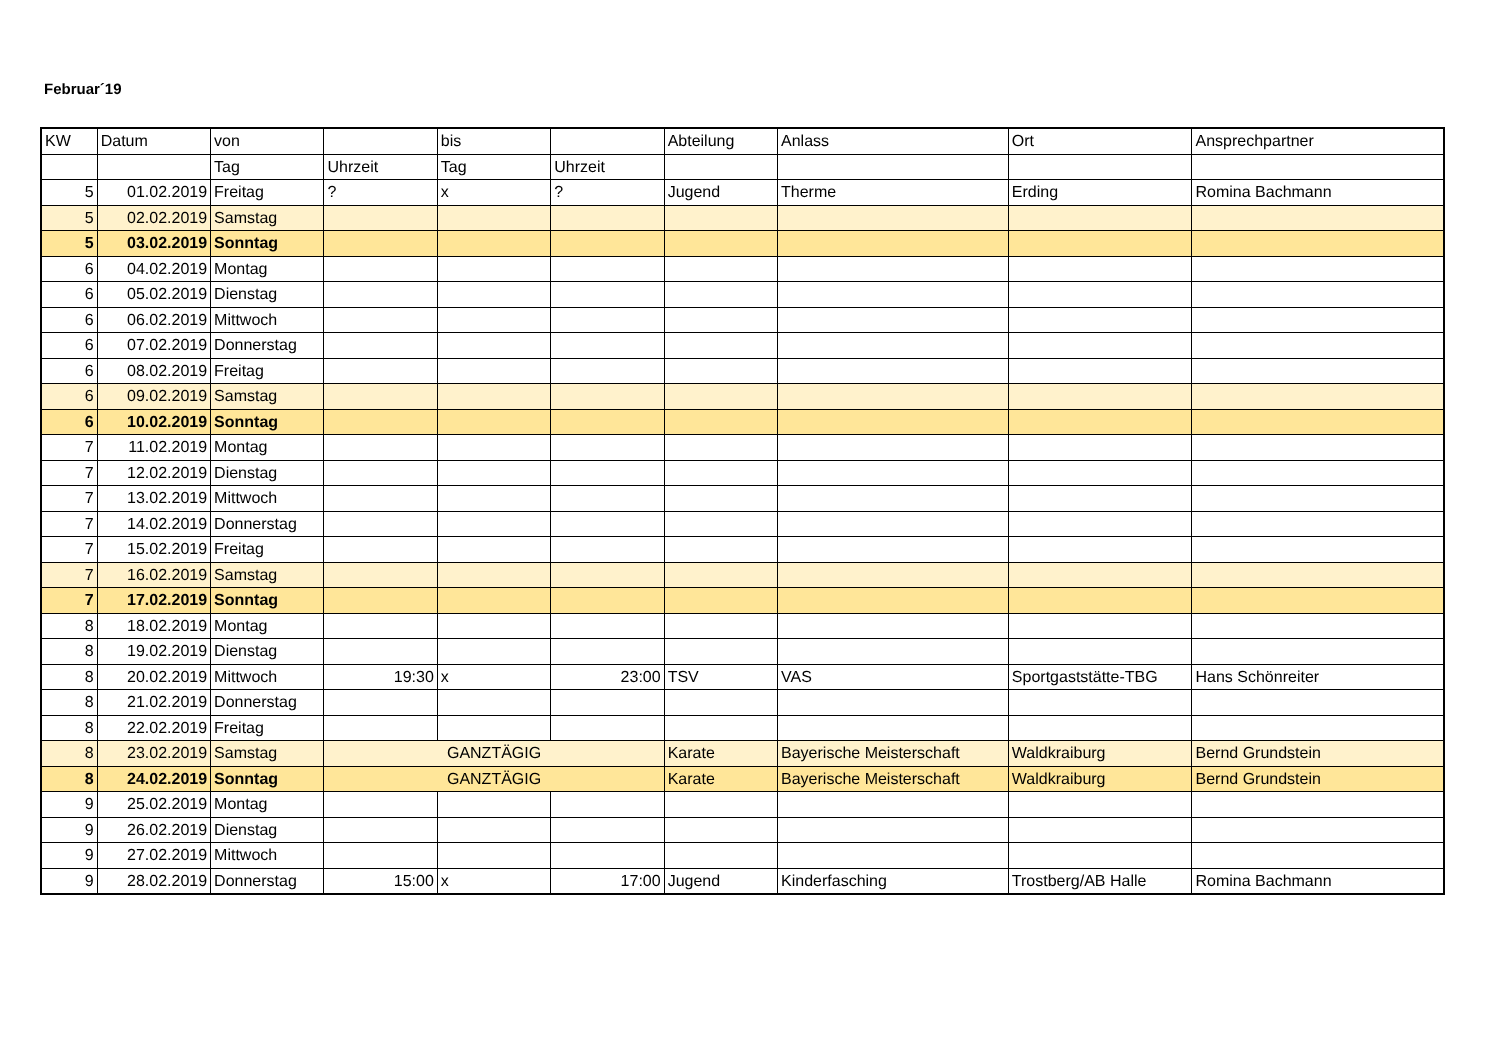Februar´19
| KW | Datum | von | | bis | | Abteilung | Anlass | Ort | Ansprechpartner |
| --- | --- | --- | --- | --- | --- | --- | --- | --- | --- |
| | | Tag | Uhrzeit | Tag | Uhrzeit | | | | |
| 5 | 01.02.2019 | Freitag | ? | x | ? | Jugend | Therme | Erding | Romina Bachmann |
| 5 | 02.02.2019 | Samstag | | | | | | | |
| 5 | 03.02.2019 | Sonntag | | | | | | | |
| 6 | 04.02.2019 | Montag | | | | | | | |
| 6 | 05.02.2019 | Dienstag | | | | | | | |
| 6 | 06.02.2019 | Mittwoch | | | | | | | |
| 6 | 07.02.2019 | Donnerstag | | | | | | | |
| 6 | 08.02.2019 | Freitag | | | | | | | |
| 6 | 09.02.2019 | Samstag | | | | | | | |
| 6 | 10.02.2019 | Sonntag | | | | | | | |
| 7 | 11.02.2019 | Montag | | | | | | | |
| 7 | 12.02.2019 | Dienstag | | | | | | | |
| 7 | 13.02.2019 | Mittwoch | | | | | | | |
| 7 | 14.02.2019 | Donnerstag | | | | | | | |
| 7 | 15.02.2019 | Freitag | | | | | | | |
| 7 | 16.02.2019 | Samstag | | | | | | | |
| 7 | 17.02.2019 | Sonntag | | | | | | | |
| 8 | 18.02.2019 | Montag | | | | | | | |
| 8 | 19.02.2019 | Dienstag | | | | | | | |
| 8 | 20.02.2019 | Mittwoch | 19:30 | x | 23:00 | TSV | VAS | Sportgaststätte-TBG | Hans Schönreiter |
| 8 | 21.02.2019 | Donnerstag | | | | | | | |
| 8 | 22.02.2019 | Freitag | | | | | | | |
| 8 | 23.02.2019 | Samstag | GANZTÄGIG | | | Karate | Bayerische Meisterschaft | Waldkraiburg | Bernd Grundstein |
| 8 | 24.02.2019 | Sonntag | GANZTÄGIG | | | Karate | Bayerische Meisterschaft | Waldkraiburg | Bernd Grundstein |
| 9 | 25.02.2019 | Montag | | | | | | | |
| 9 | 26.02.2019 | Dienstag | | | | | | | |
| 9 | 27.02.2019 | Mittwoch | | | | | | | |
| 9 | 28.02.2019 | Donnerstag | 15:00 | x | 17:00 | Jugend | Kinderfasching | Trostberg/AB Halle | Romina Bachmann |